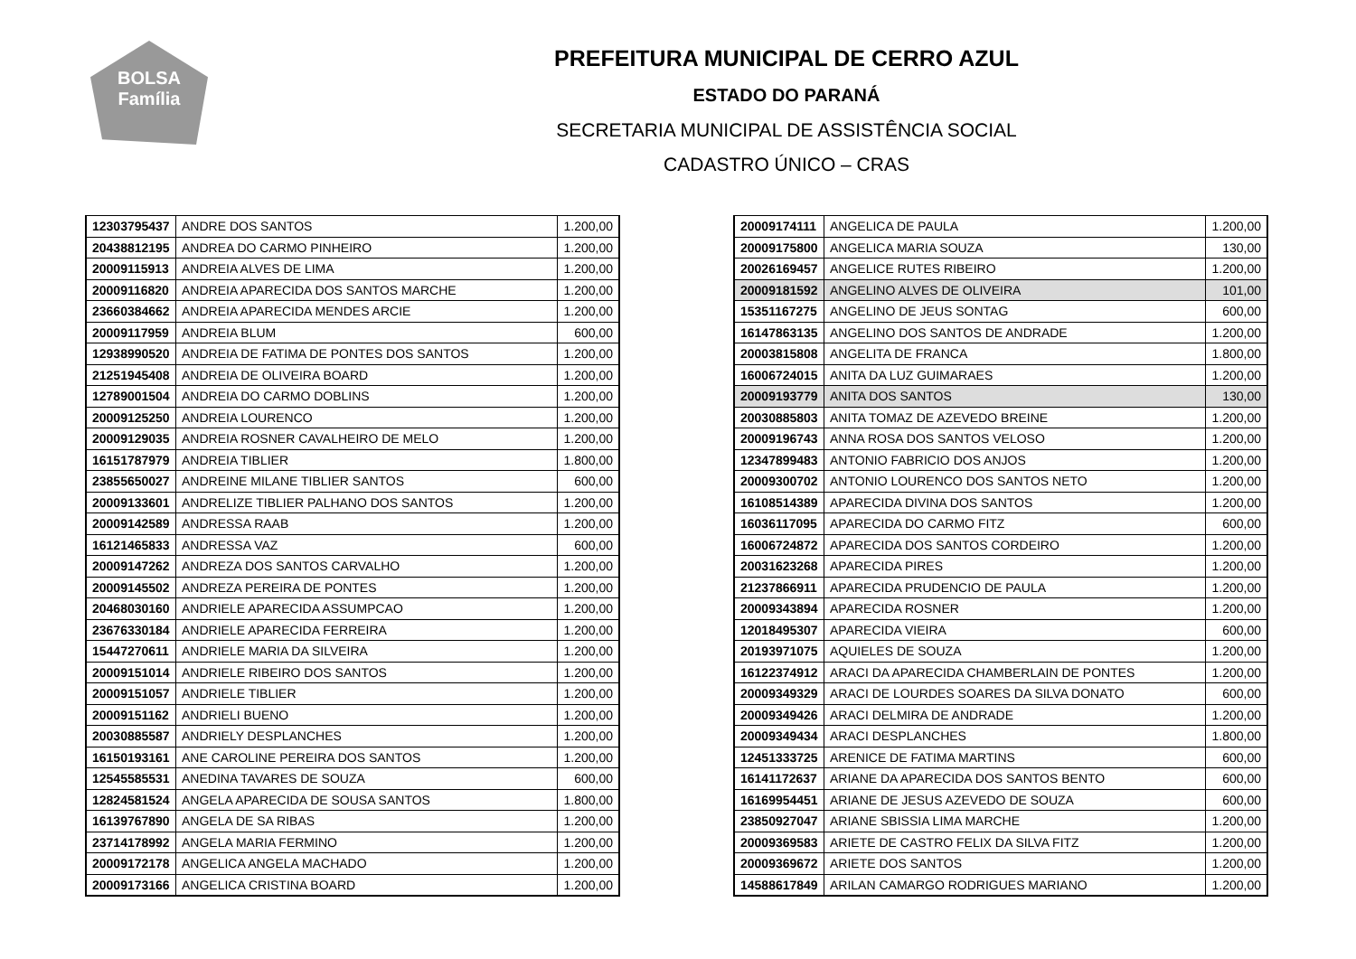BOLSA
Família
PREFEITURA MUNICIPAL DE CERRO AZUL
ESTADO DO PARANÁ
SECRETARIA MUNICIPAL DE ASSISTÊNCIA SOCIAL
CADASTRO ÚNICO – CRAS
| 12303795437 | ANDRE DOS SANTOS | 1.200,00 |
| 20438812195 | ANDREA DO CARMO PINHEIRO | 1.200,00 |
| 20009115913 | ANDREIA ALVES DE LIMA | 1.200,00 |
| 20009116820 | ANDREIA APARECIDA DOS SANTOS MARCHE | 1.200,00 |
| 23660384662 | ANDREIA APARECIDA MENDES ARCIE | 1.200,00 |
| 20009117959 | ANDREIA BLUM | 600,00 |
| 12938990520 | ANDREIA DE FATIMA DE PONTES DOS SANTOS | 1.200,00 |
| 21251945408 | ANDREIA DE OLIVEIRA BOARD | 1.200,00 |
| 12789001504 | ANDREIA DO CARMO DOBLINS | 1.200,00 |
| 20009125250 | ANDREIA LOURENCO | 1.200,00 |
| 20009129035 | ANDREIA ROSNER CAVALHEIRO DE MELO | 1.200,00 |
| 16151787979 | ANDREIA TIBLIER | 1.800,00 |
| 23855650027 | ANDREINE MILANE TIBLIER SANTOS | 600,00 |
| 20009133601 | ANDRELIZE TIBLIER PALHANO DOS SANTOS | 1.200,00 |
| 20009142589 | ANDRESSA RAAB | 1.200,00 |
| 16121465833 | ANDRESSA VAZ | 600,00 |
| 20009147262 | ANDREZA DOS SANTOS CARVALHO | 1.200,00 |
| 20009145502 | ANDREZA PEREIRA DE PONTES | 1.200,00 |
| 20468030160 | ANDRIELE APARECIDA ASSUMPCAO | 1.200,00 |
| 23676330184 | ANDRIELE APARECIDA FERREIRA | 1.200,00 |
| 15447270611 | ANDRIELE MARIA DA SILVEIRA | 1.200,00 |
| 20009151014 | ANDRIELE RIBEIRO DOS SANTOS | 1.200,00 |
| 20009151057 | ANDRIELE TIBLIER | 1.200,00 |
| 20009151162 | ANDRIELI BUENO | 1.200,00 |
| 20030885587 | ANDRIELY DESPLANCHES | 1.200,00 |
| 16150193161 | ANE CAROLINE PEREIRA DOS SANTOS | 1.200,00 |
| 12545585531 | ANEDINA TAVARES DE SOUZA | 600,00 |
| 12824581524 | ANGELA APARECIDA DE SOUSA SANTOS | 1.800,00 |
| 16139767890 | ANGELA DE SA RIBAS | 1.200,00 |
| 23714178992 | ANGELA MARIA FERMINO | 1.200,00 |
| 20009172178 | ANGELICA ANGELA MACHADO | 1.200,00 |
| 20009173166 | ANGELICA CRISTINA BOARD | 1.200,00 |
| 20009174111 | ANGELICA DE PAULA | 1.200,00 |
| 20009175800 | ANGELICA MARIA SOUZA | 130,00 |
| 20026169457 | ANGELICE RUTES RIBEIRO | 1.200,00 |
| 20009181592 | ANGELINO ALVES DE OLIVEIRA | 101,00 |
| 15351167275 | ANGELINO DE JEUS SONTAG | 600,00 |
| 16147863135 | ANGELINO DOS SANTOS DE ANDRADE | 1.200,00 |
| 20003815808 | ANGELITA DE FRANCA | 1.800,00 |
| 16006724015 | ANITA DA LUZ GUIMARAES | 1.200,00 |
| 20009193779 | ANITA DOS SANTOS | 130,00 |
| 20030885803 | ANITA TOMAZ DE AZEVEDO BREINE | 1.200,00 |
| 20009196743 | ANNA ROSA DOS SANTOS VELOSO | 1.200,00 |
| 12347899483 | ANTONIO FABRICIO DOS ANJOS | 1.200,00 |
| 20009300702 | ANTONIO LOURENCO DOS SANTOS NETO | 1.200,00 |
| 16108514389 | APARECIDA DIVINA DOS SANTOS | 1.200,00 |
| 16036117095 | APARECIDA DO CARMO FITZ | 600,00 |
| 16006724872 | APARECIDA DOS SANTOS CORDEIRO | 1.200,00 |
| 20031623268 | APARECIDA PIRES | 1.200,00 |
| 21237866911 | APARECIDA PRUDENCIO DE PAULA | 1.200,00 |
| 20009343894 | APARECIDA ROSNER | 1.200,00 |
| 12018495307 | APARECIDA VIEIRA | 600,00 |
| 20193971075 | AQUIELES DE SOUZA | 1.200,00 |
| 16122374912 | ARACI DA APARECIDA CHAMBERLAIN DE PONTES | 1.200,00 |
| 20009349329 | ARACI DE LOURDES SOARES DA SILVA DONATO | 600,00 |
| 20009349426 | ARACI DELMIRA DE ANDRADE | 1.200,00 |
| 20009349434 | ARACI DESPLANCHES | 1.800,00 |
| 12451333725 | ARENICE DE FATIMA MARTINS | 600,00 |
| 16141172637 | ARIANE DA APARECIDA DOS SANTOS BENTO | 600,00 |
| 16169954451 | ARIANE DE JESUS AZEVEDO DE SOUZA | 600,00 |
| 23850927047 | ARIANE SBISSIA LIMA MARCHE | 1.200,00 |
| 20009369583 | ARIETE DE CASTRO FELIX DA SILVA FITZ | 1.200,00 |
| 20009369672 | ARIETE DOS SANTOS | 1.200,00 |
| 14588617849 | ARILAN CAMARGO RODRIGUES MARIANO | 1.200,00 |